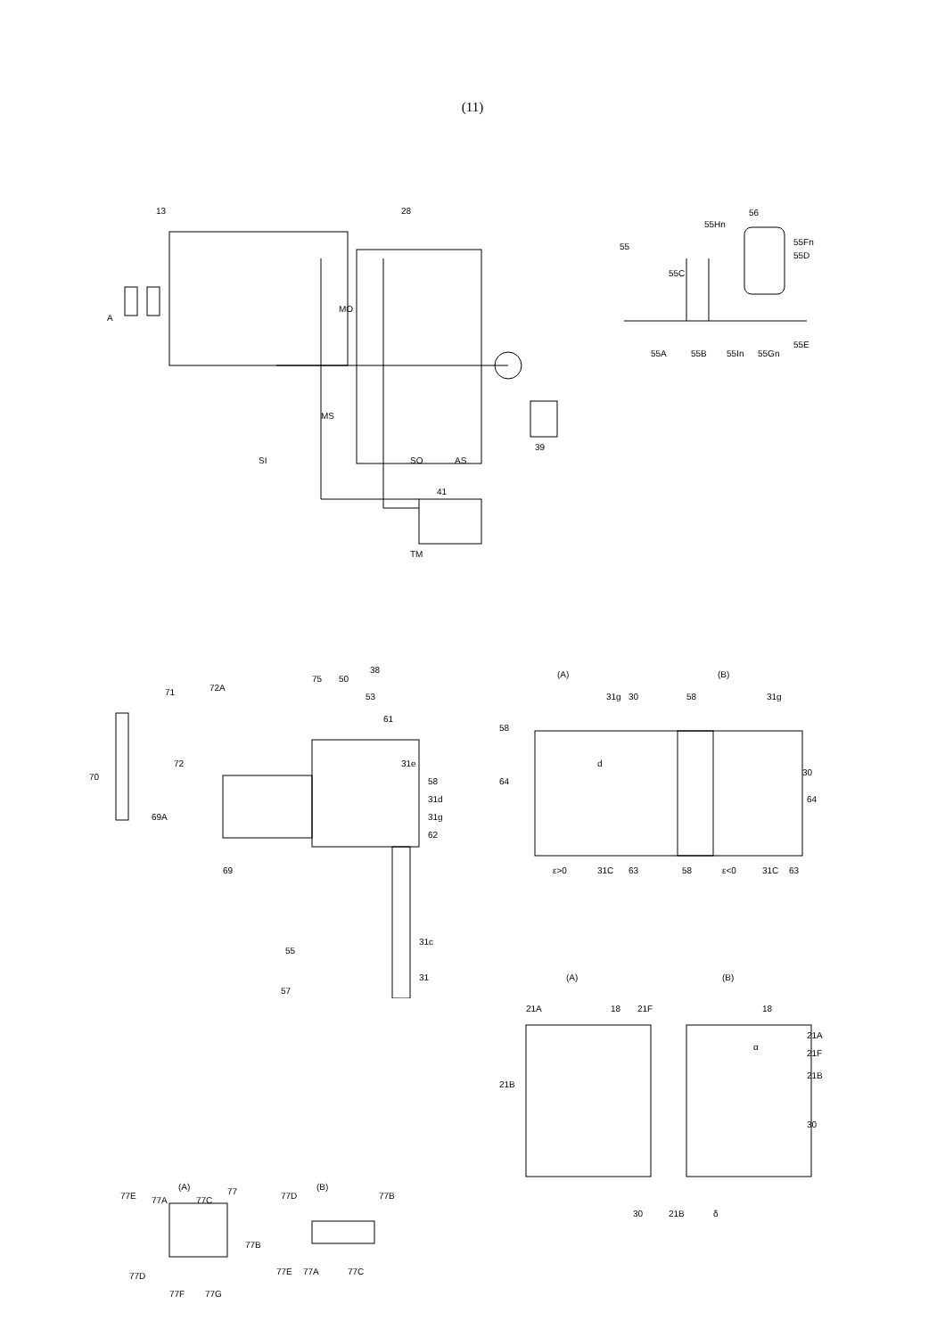(11)
13
28
A
TM
41
39
MO
MS
SI
SO
AS
56
55
55Hn
55D
55C
55A
55B
55In
55Gn
55E
55Fn
75
50
53
38
71
72A
70
72
69A
69
58
62
31c
31
57
55
61
31e
31d
31g
(A)
(B)
31g
30
58
64
d
ε>0
31C
63
58
31g
30
64
58
ε<0
31C
63
(A)
(B)
21A
18
21F
21B
30
18
21A
21F
21B
30
21B
δ
α
(A)
(B)
77
77E
77A
77C
77B
77D
77F
77G
77D
77B
77E
77A
77C